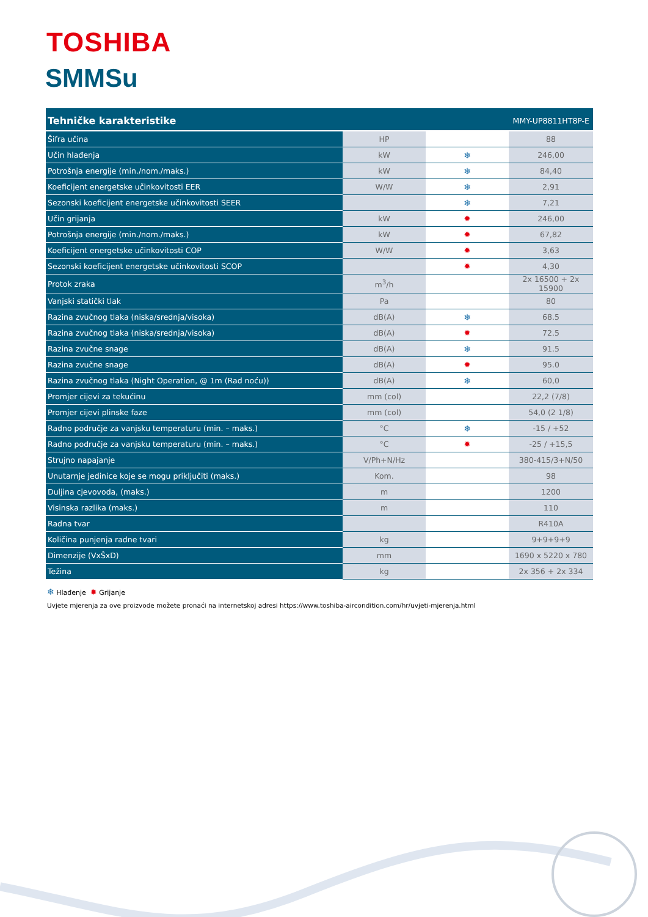TOSHIBA
SMMSu
| Tehničke karakteristike | | | MMY-UP8811HT8P-E |
| --- | --- | --- | --- |
| Šifra učina | HP | | 88 |
| Učin hlađenja | kW | ❄ | 246,00 |
| Potrošnja energije (min./nom./maks.) | kW | ❄ | 84,40 |
| Koeficijent energetske učinkovitosti EER | W/W | ❄ | 2,91 |
| Sezonski koeficijent energetske učinkovitosti SEER | | ❄ | 7,21 |
| Učin grijanja | kW | ✹ | 246,00 |
| Potrošnja energije (min./nom./maks.) | kW | ✹ | 67,82 |
| Koeficijent energetske učinkovitosti COP | W/W | ✹ | 3,63 |
| Sezonski koeficijent energetske učinkovitosti SCOP | | ✹ | 4,30 |
| Protok zraka | m<sup>3</sup>/h | | 2x 16500 + 2x 15900 |
| Vanjski statički tlak | Pa | | 80 |
| Razina zvučnog tlaka (niska/srednja/visoka) | dB(A) | ❄ | 68.5 |
| Razina zvučnog tlaka (niska/srednja/visoka) | dB(A) | ✹ | 72.5 |
| Razina zvučne snage | dB(A) | ❄ | 91.5 |
| Razina zvučne snage | dB(A) | ✹ | 95.0 |
| Razina zvučnog tlaka (Night Operation, @ 1m (Rad noću)) | dB(A) | ❄ | 60,0 |
| Promjer cijevi za tekućinu | mm (col) | | 22,2 (7/8) |
| Promjer cijevi plinske faze | mm (col) | | 54,0 (2 1/8) |
| Radno područje za vanjsku temperaturu (min. – maks.) | °C | ❄ | -15 / +52 |
| Radno područje za vanjsku temperaturu (min. – maks.) | °C | ✹ | -25 / +15,5 |
| Strujno napajanje | V/Ph+N/Hz | | 380-415/3+N/50 |
| Unutarnje jedinice koje se mogu priključiti (maks.) | Kom. | | 98 |
| Duljina cjevovoda, (maks.) | m | | 1200 |
| Visinska razlika (maks.) | m | | 110 |
| Radna tvar | | | R410A |
| Količina punjenja radne tvari | kg | | 9+9+9+9 |
| Dimenzije (VxŠxD) | mm | | 1690 x 5220 x 780 |
| Težina | kg | | 2x 356 + 2x 334 |
❄ Hlađenje ✹ Grijanje
Uvjete mjerenja za ove proizvode možete pronaći na internetskoj adresi https://www.toshiba-aircondition.com/hr/uvjeti-mjerenja.html